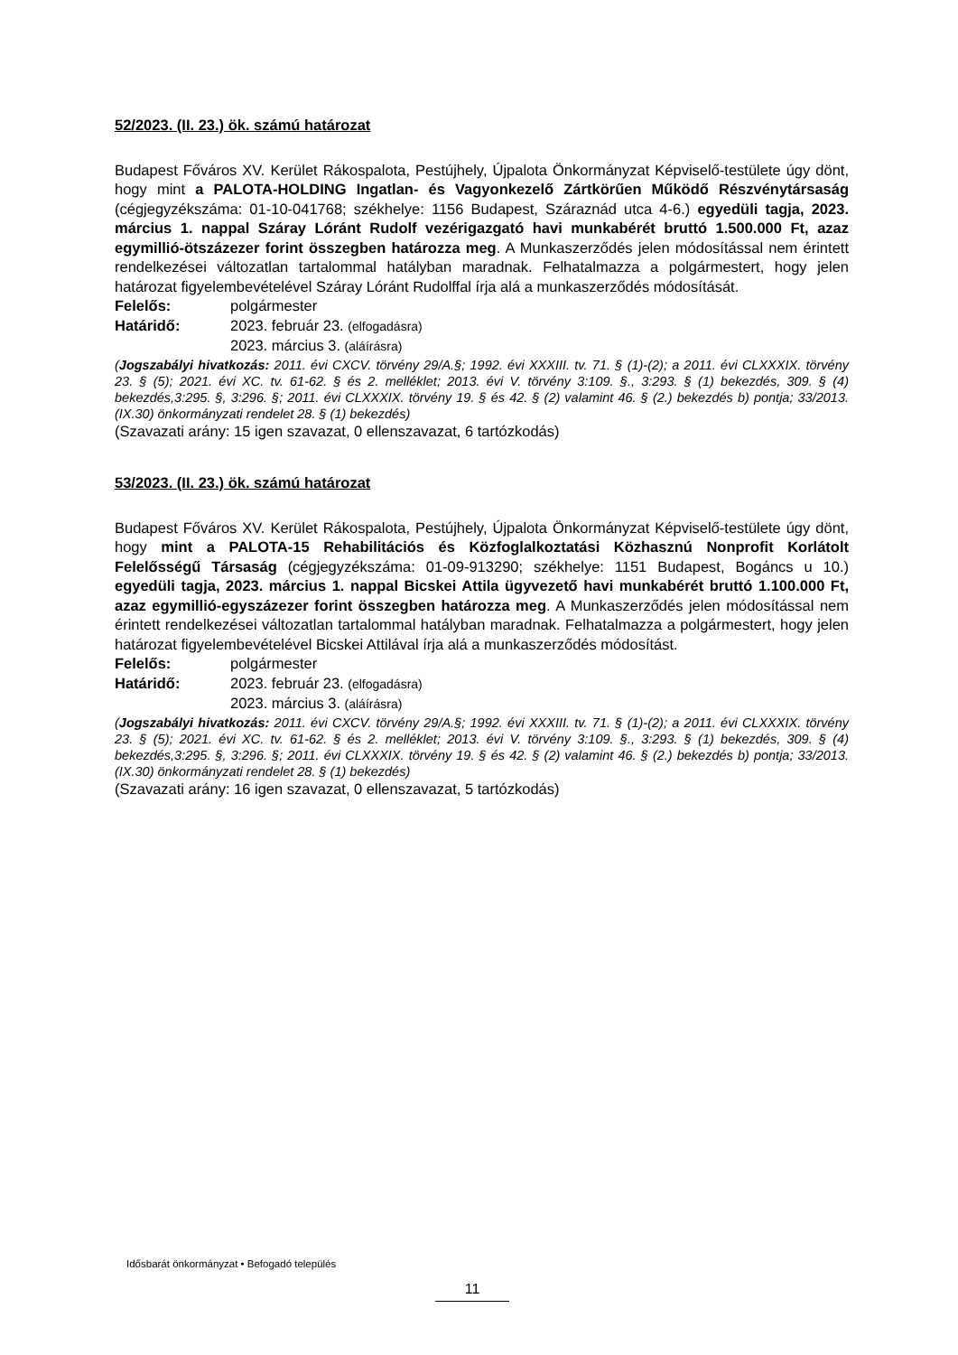52/2023. (II. 23.) ök. számú határozat
Budapest Főváros XV. Kerület Rákospalota, Pestújhely, Újpalota Önkormányzat Képviselő-testülete úgy dönt, hogy mint a PALOTA-HOLDING Ingatlan- és Vagyonkezelő Zártkörűen Működő Részvénytársaság (cégjegyzékszáma: 01-10-041768; székhelye: 1156 Budapest, Száraznád utca 4-6.) egyedüli tagja, 2023. március 1. nappal Száray Lóránt Rudolf vezérigazgató havi munkabérét bruttó 1.500.000 Ft, azaz egymillió-ötszázezer forint összegben határozza meg. A Munkaszerződés jelen módosítással nem érintett rendelkezései változatlan tartalommal hatályban maradnak. Felhatalmazza a polgármestert, hogy jelen határozat figyelembevételével Száray Lóránt Rudolffal írja alá a munkaszerződés módosítását.
Felelős: polgármester
Határidő: 2023. február 23. (elfogadásra)
2023. március 3. (aláírásra)
(Jogszabályi hivatkozás: 2011. évi CXCV. törvény 29/A.§; 1992. évi XXXIII. tv. 71. § (1)-(2); a 2011. évi CLXXXIX. törvény 23. § (5); 2021. évi XC. tv. 61-62. § és 2. melléklet; 2013. évi V. törvény 3:109. §., 3:293. § (1) bekezdés, 309. § (4) bekezdés,3:295. §, 3:296. §; 2011. évi CLXXXIX. törvény 19. § és 42. § (2) valamint 46. § (2.) bekezdés b) pontja; 33/2013. (IX.30) önkormányzati rendelet 28. § (1) bekezdés)
(Szavazati arány: 15 igen szavazat, 0 ellenszavazat, 6 tartózkodás)
53/2023. (II. 23.) ök. számú határozat
Budapest Főváros XV. Kerület Rákospalota, Pestújhely, Újpalota Önkormányzat Képviselő-testülete úgy dönt, hogy mint a PALOTA-15 Rehabilitációs és Közfoglalkoztatási Közhasznú Nonprofit Korlátolt Felelősségű Társaság (cégjegyzékszáma: 01-09-913290; székhelye: 1151 Budapest, Bogáncs u 10.) egyedüli tagja, 2023. március 1. nappal Bicskei Attila ügyvezető havi munkabérét bruttó 1.100.000 Ft, azaz egymillió-egyszázezer forint összegben határozza meg. A Munkaszerződés jelen módosítással nem érintett rendelkezései változatlan tartalommal hatályban maradnak. Felhatalmazza a polgármestert, hogy jelen határozat figyelembevételével Bicskei Attilával írja alá a munkaszerződés módosítást.
Felelős: polgármester
Határidő: 2023. február 23. (elfogadásra)
2023. március 3. (aláírásra)
(Jogszabályi hivatkozás: 2011. évi CXCV. törvény 29/A.§; 1992. évi XXXIII. tv. 71. § (1)-(2); a 2011. évi CLXXXIX. törvény 23. § (5); 2021. évi XC. tv. 61-62. § és 2. melléklet; 2013. évi V. törvény 3:109. §., 3:293. § (1) bekezdés, 309. § (4) bekezdés,3:295. §, 3:296. §; 2011. évi CLXXXIX. törvény 19. § és 42. § (2) valamint 46. § (2.) bekezdés b) pontja; 33/2013. (IX.30) önkormányzati rendelet 28. § (1) bekezdés)
(Szavazati arány: 16 igen szavazat, 0 ellenszavazat, 5 tartózkodás)
Idősbarát önkormányzat • Befogadó település
11